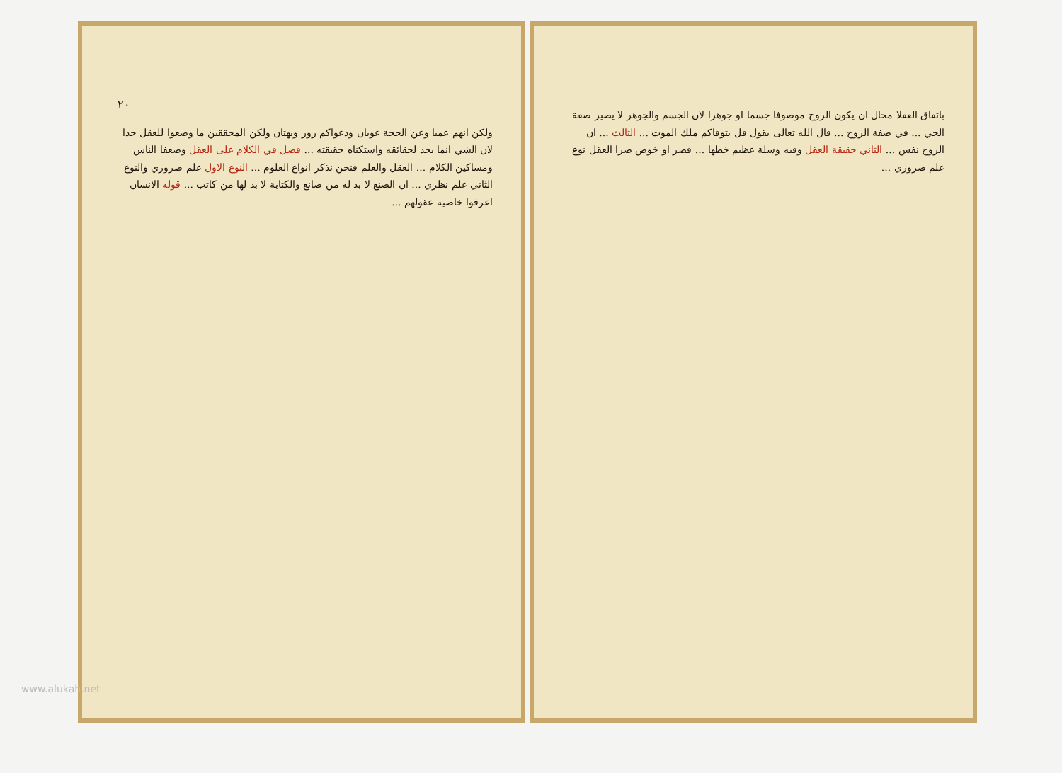٢٠
ولكن انهم عميا وعن الحجة عوبان ودعواكم زور وبهتان ولكن المحققين ما وضعوا للعقل حدا لان الشي انما يحد لحقائقه واستكناه حقيقته ... فصل في الكلام على العقل وصعفا الناس ومساكين الكلام ... العقل والعلم فنحن نذكر انواع العلوم ... النوع الاول علم ضروري والنوع الثاني علم نظري ... ان الصنع لا بد له من صانع والكتابة لا بد لها من كاتب ... قوله الانسان اعرفوا خاصية عقولهم ...
باتفاق العقلا محال ان يكون الروح موصوفا جسما او جوهرا لان الجسم والجوهر لا يصير صفة الحي ... في صفة الروح ... قال الله تعالى يقول قل يتوفاكم ملك الموت ... الثالث ... ان الروح نفس ... الثاني حقيقة العقل وفيه وسلة عظيم خطها ... قصر او خوض ضرا العقل نوع علم ضروري ...
www.alukah.net